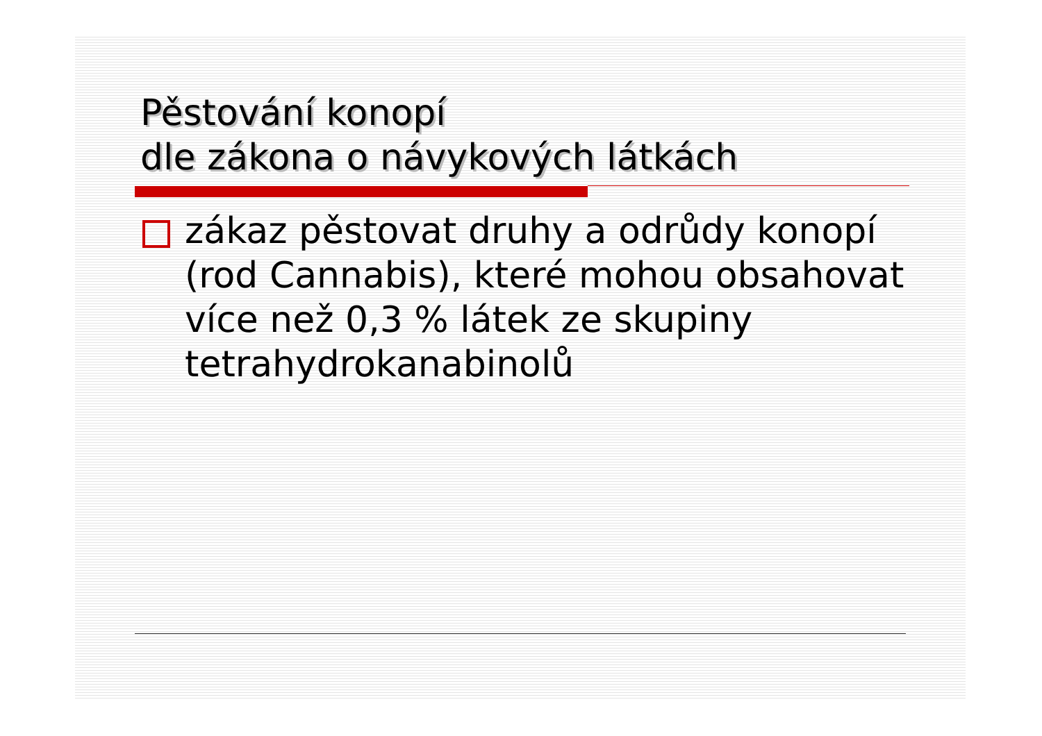Pěstování konopí
dle zákona o návykových látkách
zákaz pěstovat druhy a odrůdy konopí (rod Cannabis), které mohou obsahovat více než 0,3 % látek ze skupiny tetrahydrokanabinolů